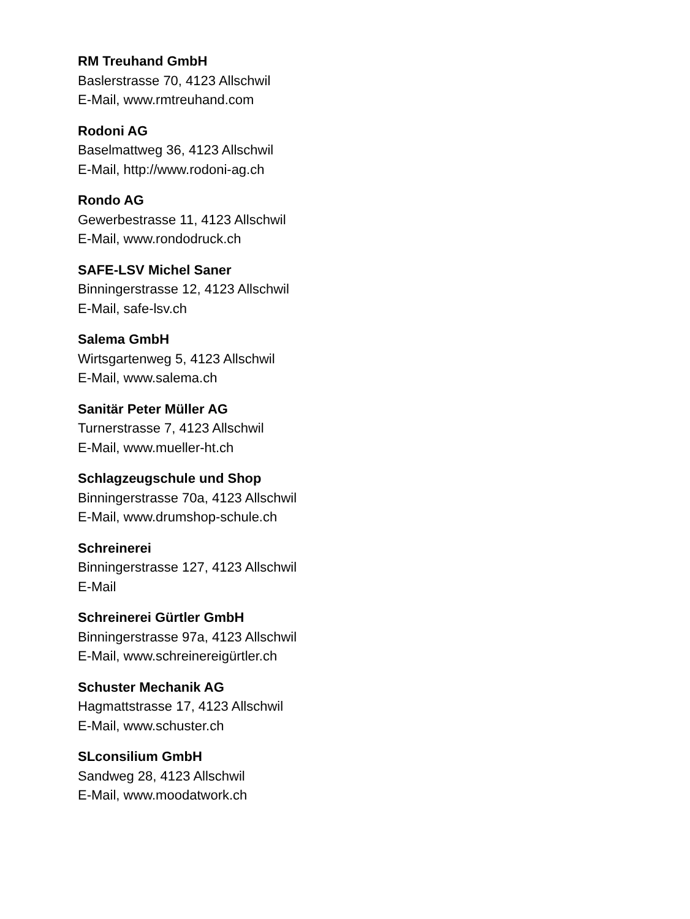RM Treuhand GmbH
Baslerstrasse 70, 4123 Allschwil
E-Mail, www.rmtreuhand.com
Rodoni AG
Baselmattweg 36, 4123 Allschwil
E-Mail, http://www.rodoni-ag.ch
Rondo AG
Gewerbestrasse 11, 4123 Allschwil
E-Mail, www.rondodruck.ch
SAFE-LSV Michel Saner
Binningerstrasse 12, 4123 Allschwil
E-Mail, safe-lsv.ch
Salema GmbH
Wirtsgartenweg 5, 4123 Allschwil
E-Mail, www.salema.ch
Sanitär Peter Müller AG
Turnerstrasse 7, 4123 Allschwil
E-Mail, www.mueller-ht.ch
Schlagzeugschule und Shop
Binningerstrasse 70a, 4123 Allschwil
E-Mail, www.drumshop-schule.ch
Schreinerei
Binningerstrasse 127, 4123 Allschwil
E-Mail
Schreinerei Gürtler GmbH
Binningerstrasse 97a, 4123 Allschwil
E-Mail, www.schreinereigürtler.ch
Schuster Mechanik AG
Hagmattstrasse 17, 4123 Allschwil
E-Mail, www.schuster.ch
SLconsilium GmbH
Sandweg 28, 4123 Allschwil
E-Mail, www.moodatwork.ch